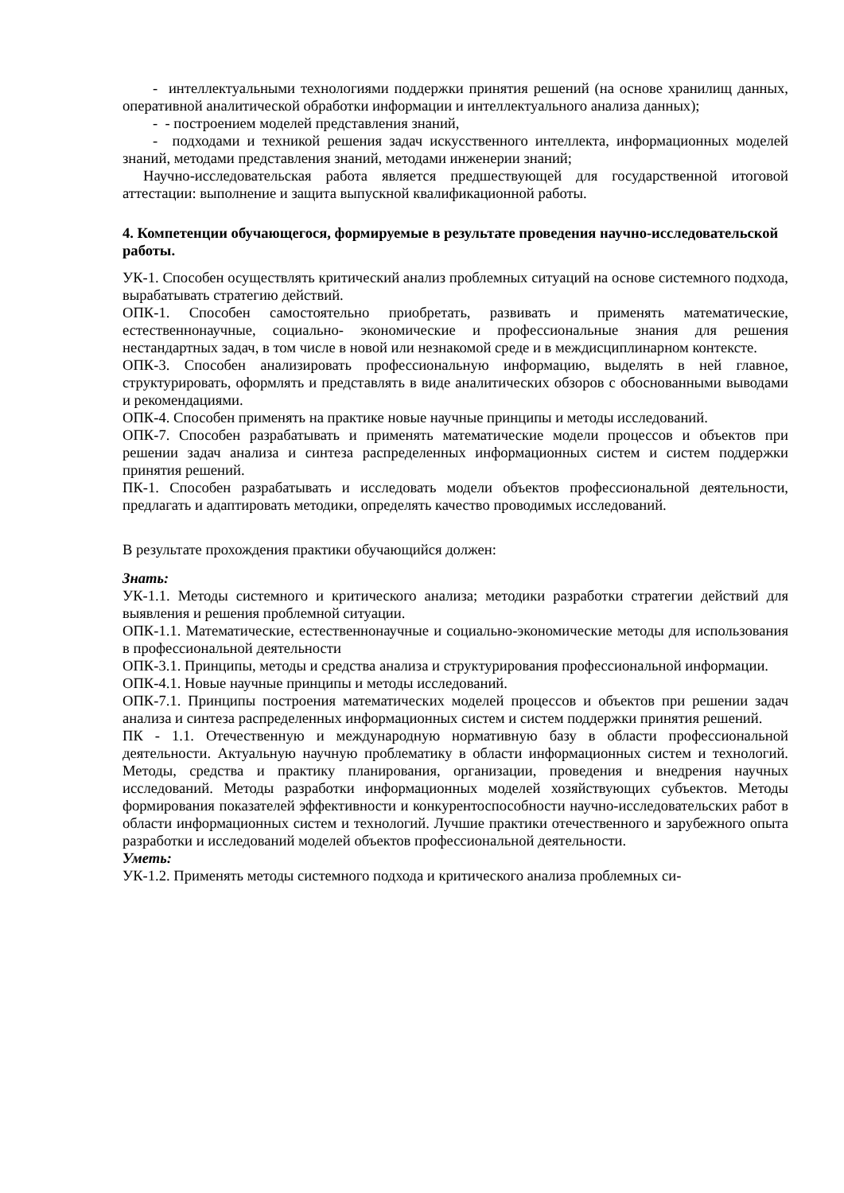- интеллектуальными технологиями поддержки принятия решений (на основе хранилищ данных, оперативной аналитической обработки информации и интеллектуального анализа данных);
- - построением моделей представления знаний,
- подходами и техникой решения задач искусственного интеллекта, информационных моделей знаний, методами представления знаний, методами инженерии знаний;
Научно-исследовательская работа является предшествующей для государственной итоговой аттестации: выполнение и защита выпускной квалификационной работы.
4. Компетенции обучающегося, формируемые в результате проведения научно-исследовательской работы.
УК-1. Способен осуществлять критический анализ проблемных ситуаций на основе системного подхода, вырабатывать стратегию действий.
ОПК-1. Способен самостоятельно приобретать, развивать и применять математические, естественнонаучные, социально- экономические и профессиональные знания для решения нестандартных задач, в том числе в новой или незнакомой среде и в междисциплинарном контексте.
ОПК-3. Способен анализировать профессиональную информацию, выделять в ней главное, структурировать, оформлять и представлять в виде аналитических обзоров с обоснованными выводами и рекомендациями.
ОПК-4. Способен применять на практике новые научные принципы и методы исследований.
ОПК-7. Способен разрабатывать и применять математические модели процессов и объектов при решении задач анализа и синтеза распределенных информационных систем и систем поддержки принятия решений.
ПК-1. Способен разрабатывать и исследовать модели объектов профессиональной деятельности, предлагать и адаптировать методики, определять качество проводимых исследований.
В результате прохождения практики обучающийся должен:
Знать:
УК-1.1. Методы системного и критического анализа; методики разработки стратегии действий для выявления и решения проблемной ситуации.
ОПК-1.1. Математические, естественнонаучные и социально-экономические методы для использования в профессиональной деятельности
ОПК-3.1. Принципы, методы и средства анализа и структурирования профессиональной информации.
ОПК-4.1. Новые научные принципы и методы исследований.
ОПК-7.1. Принципы построения математических моделей процессов и объектов при решении задач анализа и синтеза распределенных информационных систем и систем поддержки принятия решений.
ПК - 1.1. Отечественную и международную нормативную базу в области профессиональной деятельности. Актуальную научную проблематику в области информационных систем и технологий. Методы, средства и практику планирования, организации, проведения и внедрения научных исследований. Методы разработки информационных моделей хозяйствующих субъектов. Методы формирования показателей эффективности и конкурентоспособности научно-исследовательских работ в области информационных систем и технологий. Лучшие практики отечественного и зарубежного опыта разработки и исследований моделей объектов профессиональной деятельности.
Уметь:
УК-1.2. Применять методы системного подхода и критического анализа проблемных си-